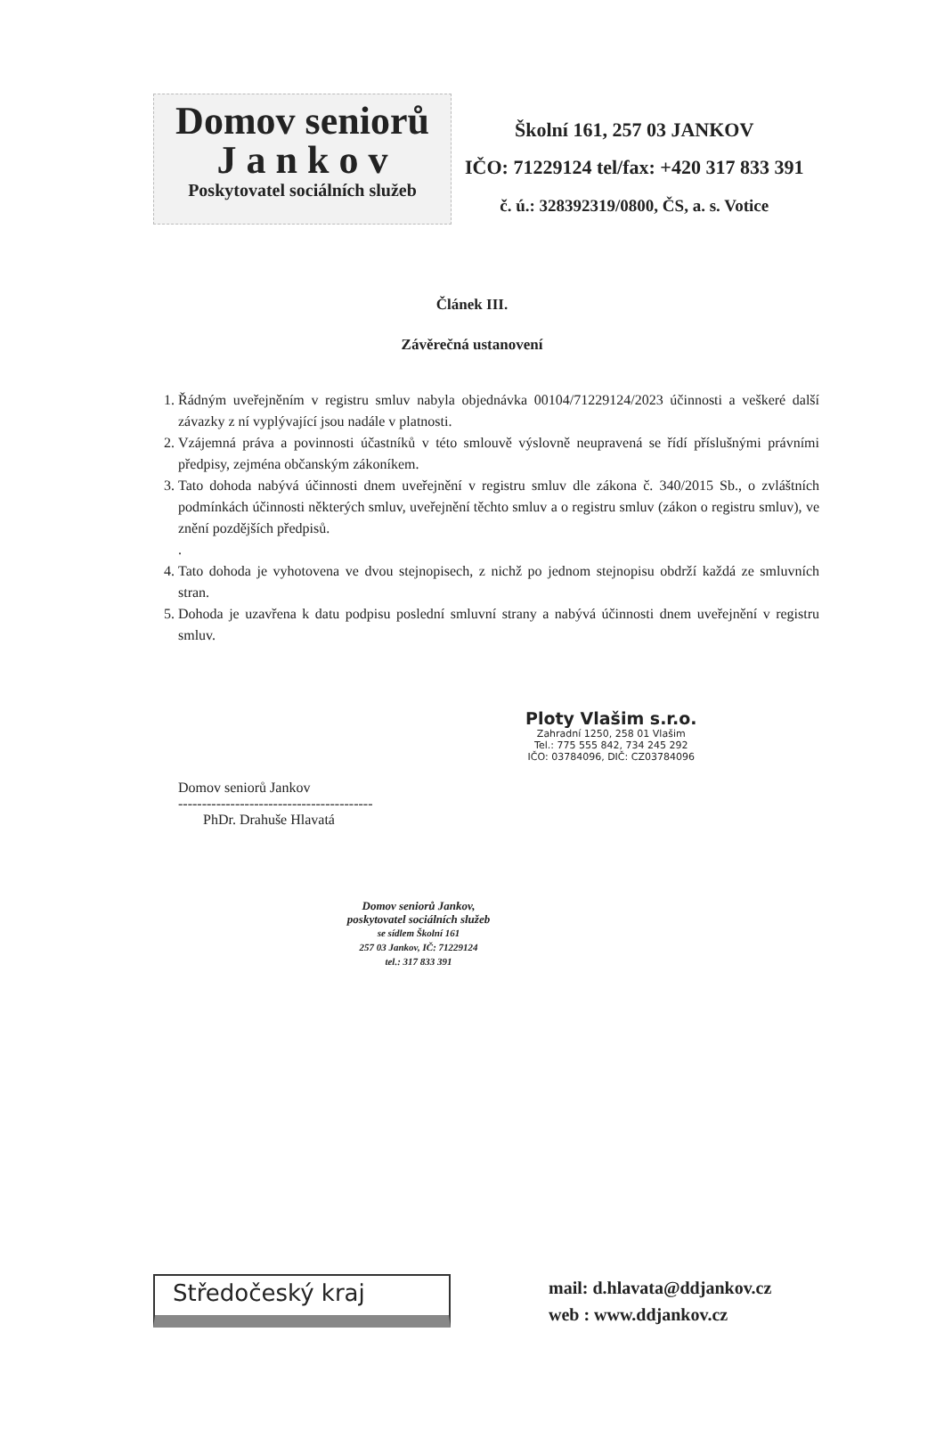Domov seniorů
J a n k o v
Poskytovatel sociálních služeb
Školní 161, 257 03 JANKOV
IČO: 71229124 tel/fax: +420 317 833 391
č. ú.: 328392319/0800, ČS, a. s. Votice
Článek III.
Závěrečná ustanovení
1. Řádným uveřejněním v registru smluv nabyla objednávka 00104/71229124/2023 účinnosti a veškeré další závazky z ní vyplývající jsou nadále v platnosti.
2. Vzájemná práva a povinnosti účastníků v této smlouvě výslovně neupravená se řídí příslušnými právními předpisy, zejména občanským zákoníkem.
3. Tato dohoda nabývá účinnosti dnem uveřejnění v registru smluv dle zákona č. 340/2015 Sb., o zvláštních podmínkách účinnosti některých smluv, uveřejnění těchto smluv a o registru smluv (zákon o registru smluv), ve znění pozdějších předpisů.
.
4. Tato dohoda je vyhotovena ve dvou stejnopisech, z nichž po jednom stejnopisu obdrží každá ze smluvních stran.
5. Dohoda je uzavřena k datu podpisu poslední smluvní strany a nabývá účinnosti dnem uveřejnění v registru smluv.
Domov seniorů Jankov
-----------------------------------------
PhDr. Drahuše Hlavatá
Ploty Vlašim s.r.o.
Zahradní 1250, 258 01 Vlašim
Tel.: 775 555 842, 734 245 292
IČO: 03784096, DIČ: CZ03784096
Domov seniorů Jankov,
poskytovatel sociálních služeb
se sídlem Školní 161
257 03 Jankov, IČ: 71229124
tel.: 317 833 391
Středočeský kraj
mail: d.hlavata@ddjankov.cz
web : www.ddjankov.cz